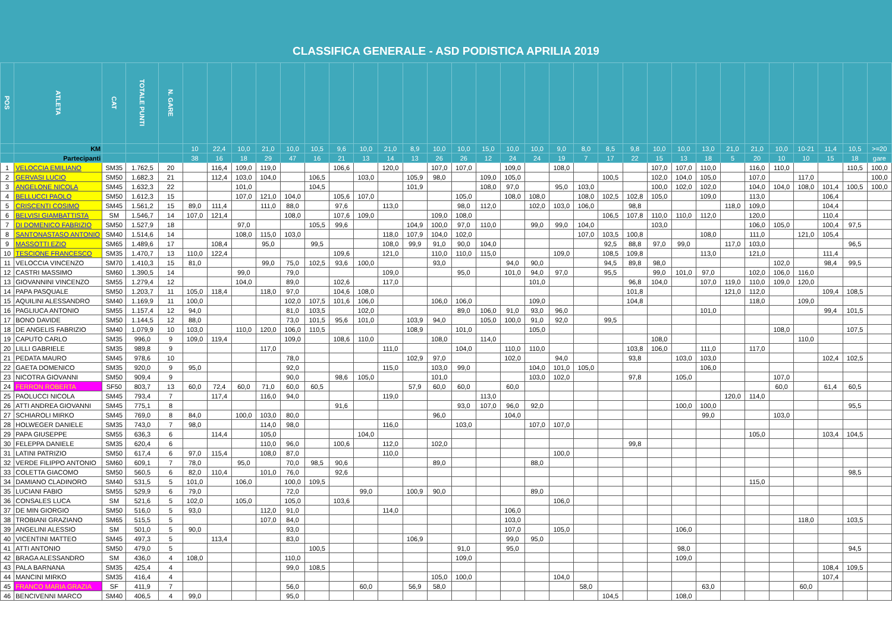CLASSIFICA GENERALE - ASD PODISTICA APRILIA 2019
| POS | ATLETA | CAT | TOTALE PUNTI | N. GARE | | | | | | | | | | | | | | | | | | | | | | | | | | | | | |
| --- | --- | --- | --- | --- | --- | --- | --- | --- | --- | --- | --- | --- | --- | --- | --- | --- | --- | --- | --- | --- | --- | --- | --- | --- | --- | --- | --- | --- | --- | --- | --- | --- | --- |
| | KM | | | | 10 | 22,4 | 10,0 | 21,0 | 10,0 | 10,5 | 9,6 | 10,0 | 21,0 | 8,9 | 10,0 | 10,0 | 15,0 | 10,0 | 10,0 | 9,0 | 8,0 | 8,5 | 9,8 | 10,0 | 10,0 | 13,0 | 21,0 | 21,0 | 10,0 | 10-21 | 11,4 | 10,5 | >=20 |
| | Partecipanti | | | | 38 | 16 | 18 | 29 | 47 | 16 | 21 | 13 | 14 | 13 | 26 | 26 | 12 | 24 | 24 | 19 | 7 | 17 | 22 | 15 | 13 | 18 | 5 | 20 | 10 | 10 | 15 | 18 | gare |
| 1 | VELOCCIA EMILIANO | SM35 | 1.762,5 | 20 | | 116,4 | 109,0 | 119,0 | | | 106,6 | | 120,0 | | 107,0 | 107,0 | | 109,0 | | 108,0 | | | | 107,0 | 107,0 | 110,0 | | 116,0 | 110,0 | | | 110,5 | 100,0 |
| 2 | GERVASI LUCIO | SM50 | 1.682,3 | 21 | | 112,4 | 103,0 | 104,0 | | 106,5 | | 103,0 | | 105,9 | 98,0 | | 109,0 | 105,0 | | | | 100,5 | | 102,0 | 104,0 | 105,0 | | 107,0 | | 117,0 | | | 100,0 |
| 3 | ANGELONE NICOLA | SM45 | 1.632,3 | 22 | | | 101,0 | | | 104,5 | | | | 101,9 | | | 108,0 | 97,0 | | 95,0 | 103,0 | | | 100,0 | 102,0 | 102,0 | | 104,0 | 104,0 | 108,0 | 101,4 | 100,5 | 100,0 |
| 4 | BELLUCCI PAOLO | SM50 | 1.612,3 | 15 | | | 107,0 | 121,0 | 104,0 | | 105,6 | 107,0 | | | | 105,0 | | 108,0 | 108,0 | | 108,0 | 102,5 | 102,8 | 105,0 | | 109,0 | | 113,0 | | | 106,4 | | |
| 5 | CRISCENTI COSIMO | SM45 | 1.561,2 | 15 | 89,0 | 111,4 | | 111,0 | 88,0 | | 97,6 | | 113,0 | | | 98,0 | 112,0 | | 102,0 | 103,0 | 106,0 | | 98,8 | | | | 118,0 | 109,0 | | | 104,4 | | |
| 6 | BELVISI GIAMBATTISTA | SM | 1.546,7 | 14 | 107,0 | 121,4 | | | 108,0 | | 107,6 | 109,0 | | | 109,0 | 108,0 | | | | | | 106,5 | 107,8 | 110,0 | 110,0 | 112,0 | | 120,0 | | | 110,4 | | |
| 7 | DI DOMENICO FABRIZIO | SM50 | 1.527,9 | 18 | | | 97,0 | | | 105,5 | 99,6 | | | 104,9 | 100,0 | 97,0 | 110,0 | | 99,0 | 99,0 | 104,0 | | | 103,0 | | | | 106,0 | 105,0 | | 100,4 | 97,5 | |
| 8 | SANTONASTASO ANTONIO | SM40 | 1.514,6 | 14 | | | 108,0 | 115,0 | 103,0 | | | | 118,0 | 107,9 | 104,0 | 102,0 | | | | | 107,0 | 103,5 | 100,8 | | | 108,0 | | 111,0 | | 121,0 | 105,4 | | |
| 9 | MASSOTTI EZIO | SM65 | 1.489,6 | 17 | | 108,4 | | 95,0 | | 99,5 | | | 108,0 | 99,9 | 91,0 | 90,0 | 104,0 | | | | | 92,5 | 88,8 | 97,0 | 99,0 | | 117,0 | 103,0 | | | | 96,5 | |
| 10 | TESCIONE FRANCESCO | SM35 | 1.470,7 | 13 | 110,0 | 122,4 | | | | | 109,6 | | 121,0 | | 110,0 | 110,0 | 115,0 | | | 109,0 | | 108,5 | 109,8 | | | 113,0 | | 121,0 | | | 111,4 | | |
| 11 | VELOCCIA VINCENZO | SM70 | 1.410,3 | 15 | 81,0 | | | 99,0 | 75,0 | 102,5 | 93,6 | 100,0 | | | 93,0 | | | 94,0 | 90,0 | | | 94,5 | 89,8 | 98,0 | | | | | 102,0 | | 98,4 | 99,5 | |
| 12 | CASTRI MASSIMO | SM60 | 1.390,5 | 14 | | | 99,0 | | 79,0 | | | | 109,0 | | | 95,0 | | 101,0 | 94,0 | 97,0 | | 95,5 | | 99,0 | 101,0 | 97,0 | | 102,0 | 106,0 | 116,0 | | | |
| 13 | GIOVANNINI VINCENZO | SM55 | 1.279,4 | 12 | | | 104,0 | | 89,0 | | 102,6 | | 117,0 | | | | | | 101,0 | | | | 96,8 | 104,0 | | 107,0 | 119,0 | 110,0 | 109,0 | 120,0 | | | |
| 14 | PAPA PASQUALE | SM50 | 1.203,7 | 11 | 105,0 | 118,4 | | 118,0 | 97,0 | | 104,6 | 108,0 | | | | | | | | | | | 101,8 | | | | 121,0 | 112,0 | | | 109,4 | 108,5 | |
| 15 | AQUILINI ALESSANDRO | SM40 | 1.169,9 | 11 | 100,0 | | | | 102,0 | 107,5 | 101,6 | 106,0 | | | 106,0 | 106,0 | | | 109,0 | | | | 104,8 | | | | | 118,0 | | 109,0 | | | |
| 16 | PAGLIUCA ANTONIO | SM55 | 1.157,4 | 12 | 94,0 | | | | 81,0 | 103,5 | | 102,0 | | | | 89,0 | 106,0 | 91,0 | 93,0 | 96,0 | | | | | | 101,0 | | | | | 99,4 | 101,5 | |
| 17 | BONO DAVIDE | SM50 | 1.144,5 | 12 | 88,0 | | | | 73,0 | 101,5 | 95,6 | 101,0 | | 103,9 | 94,0 | | 105,0 | 100,0 | 91,0 | 92,0 | | 99,5 | | | | | | | | | | | |
| 18 | DE ANGELIS FABRIZIO | SM40 | 1.079,9 | 10 | 103,0 | | 110,0 | 120,0 | 106,0 | 110,5 | | | | 108,9 | | 101,0 | | | 105,0 | | | | | | | | | | 108,0 | | | 107,5 | |
| 19 | CAPUTO CARLO | SM35 | 996,0 | 9 | 109,0 | 119,4 | | | 109,0 | | 108,6 | 110,0 | | | 108,0 | | 114,0 | | | | | | | 108,0 | | | | | | 110,0 | | | |
| 20 | LILLI GABRIELE | SM35 | 989,8 | 9 | | | | 117,0 | | | | | 111,0 | | | 104,0 | | 110,0 | 110,0 | | | | 103,8 | 106,0 | | 111,0 | | 117,0 | | | | | |
| 21 | PEDATA MAURO | SM45 | 978,6 | 10 | | | | | 78,0 | | | | | 102,9 | 97,0 | | | 102,0 | | 94,0 | | | 93,8 | | 103,0 | 103,0 | | | | | 102,4 | 102,5 | |
| 22 | GAETA DOMENICO | SM35 | 920,0 | 9 | 95,0 | | | | 92,0 | | | | 115,0 | | 103,0 | 99,0 | | | 104,0 | 101,0 | 105,0 | | | | | 106,0 | | | | | | | |
| 23 | NICOTRA GIOVANNI | SM50 | 909,4 | 9 | | | | | 90,0 | | 98,6 | 105,0 | | | 101,0 | | | | 103,0 | 102,0 | | | 97,8 | | 105,0 | | | | 107,0 | | | | |
| 24 | FERRON ROBERTA | SF50 | 803,7 | 13 | 60,0 | 72,4 | 60,0 | 71,0 | 60,0 | 60,5 | | | | 57,9 | 60,0 | 60,0 | | 60,0 | | | | | | | | | | | 60,0 | | 61,4 | 60,5 | |
| 25 | PAOLUCCI NICOLA | SM45 | 793,4 | 7 | | 117,4 | | 116,0 | 94,0 | | | | 119,0 | | | | 113,0 | | | | | | | | | | 120,0 | 114,0 | | | | | |
| 26 | ATTI ANDREA GIOVANNI | SM45 | 775,1 | 8 | | | | | | | 91,6 | | | | | 93,0 | 107,0 | 96,0 | 92,0 | | | | | | 100,0 | 100,0 | | | | | | 95,5 | |
| 27 | SCHIAROLI MIRKO | SM45 | 769,0 | 8 | 84,0 | | 100,0 | 103,0 | 80,0 | | | | | | 96,0 | | | 104,0 | | | | | | | | 99,0 | | | 103,0 | | | | |
| 28 | HOLWEGER DANIELE | SM35 | 743,0 | 7 | 98,0 | | | 114,0 | 98,0 | | | | 116,0 | | | 103,0 | | | 107,0 | 107,0 | | | | | | | | | | | | | |
| 29 | PAPA GIUSEPPE | SM55 | 636,3 | 6 | | 114,4 | | 105,0 | | | | 104,0 | | | | | | | | | | | | | | | | 105,0 | | | 103,4 | 104,5 | |
| 30 | FELEPPA DANIELE | SM35 | 620,4 | 6 | | | | 110,0 | 96,0 | | 100,6 | | 112,0 | | 102,0 | | | | | | | | 99,8 | | | | | | | | | | |
| 31 | LATINI PATRIZIO | SM50 | 617,4 | 6 | 97,0 | 115,4 | | 108,0 | 87,0 | | | | 110,0 | | | | | | | 100,0 | | | | | | | | | | | | | |
| 32 | VERDE FILIPPO ANTONIO | SM60 | 609,1 | 7 | 78,0 | | 95,0 | | 70,0 | 98,5 | 90,6 | | | | 89,0 | | | | 88,0 | | | | | | | | | | | | | | |
| 33 | COLETTA GIACOMO | SM50 | 560,5 | 6 | 82,0 | 110,4 | | 101,0 | 76,0 | | 92,6 | | | | | | | | | | | | | | | | | | | | | 98,5 | |
| 34 | DAMIANO CLADINORO | SM40 | 531,5 | 5 | 101,0 | | 106,0 | | 100,0 | 109,5 | | | | | | | | | | | | | | | | | | 115,0 | | | | | |
| 35 | LUCIANI FABIO | SM55 | 529,9 | 6 | 79,0 | | | | 72,0 | | | 99,0 | | 100,9 | 90,0 | | | | 89,0 | | | | | | | | | | | | | | |
| 36 | CONSALES LUCA | SM | 521,6 | 5 | 102,0 | | 105,0 | | 105,0 | | 103,6 | | | | | | | | | 106,0 | | | | | | | | | | | | | |
| 37 | DE MIN GIORGIO | SM50 | 516,0 | 5 | 93,0 | | | 112,0 | 91,0 | | | | 114,0 | | | | | 106,0 | | | | | | | | | | | | | | | |
| 38 | TROBIANI GRAZIANO | SM65 | 515,5 | 5 | | | | 107,0 | 84,0 | | | | | | | | | 103,0 | | | | | | | | | | | | 118,0 | | 103,5 | |
| 39 | ANGELINI ALESSIO | SM | 501,0 | 5 | 90,0 | | | | 93,0 | | | | | | | | | 107,0 | | 105,0 | | | | | 106,0 | | | | | | | | |
| 40 | VICENTINI MATTEO | SM45 | 497,3 | 5 | | 113,4 | | | 83,0 | | | | | 106,9 | | | | 99,0 | 95,0 | | | | | | | | | | | | | | |
| 41 | ATTI ANTONIO | SM50 | 479,0 | 5 | | | | | | 100,5 | | | | | | 91,0 | | 95,0 | | | | | | | 98,0 | | | | | | | 94,5 | |
| 42 | BRAGA ALESSANDRO | SM | 436,0 | 4 | 108,0 | | | | 110,0 | | | | | | | 109,0 | | | | | | | | | 109,0 | | | | | | | | |
| 43 | PALA BARNANA | SM35 | 425,4 | 4 | | | | | 99,0 | 108,5 | | | | | | | | | | | | | | | | | | | | | 108,4 | 109,5 | |
| 44 | MANCINI MIRKO | SM35 | 416,4 | 4 | | | | | | | | | | | 105,0 | 100,0 | | | | 104,0 | | | | | | | | | | | 107,4 | | |
| 45 | FRANCO MARIA GRAZIA | SF | 411,9 | 7 | | | | | 56,0 | | | 60,0 | | 56,9 | 58,0 | | | | | | 58,0 | | | | | 63,0 | | | | 60,0 | | | |
| 46 | BENCIVENNI MARCO | SM40 | 406,5 | 4 | 99,0 | | | | 95,0 | | | | | | | | | | | | | 104,5 | | | 108,0 | | | | | | | | |